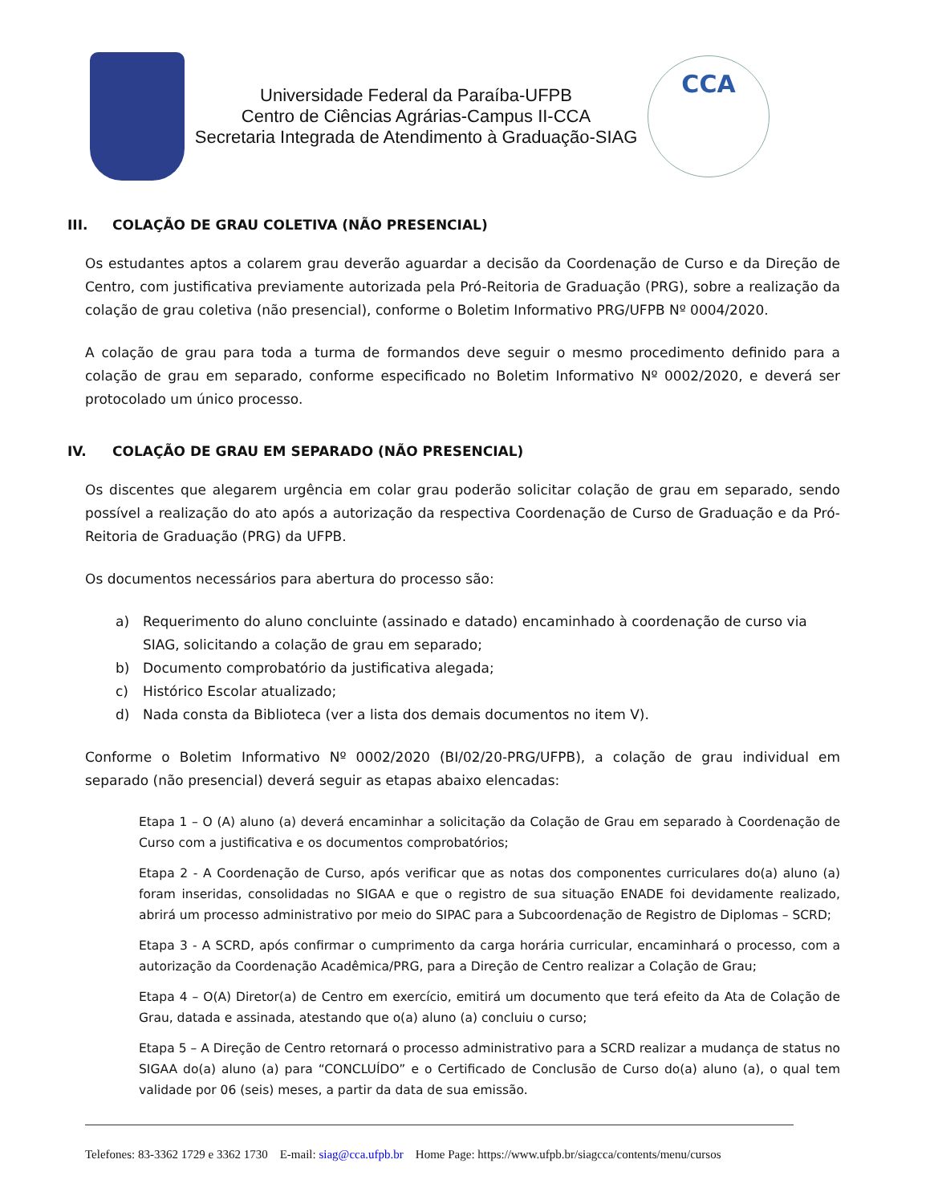Universidade Federal da Paraíba-UFPB
Centro de Ciências Agrárias-Campus II-CCA
Secretaria Integrada de Atendimento à Graduação-SIAG
CCA
III. COLAÇÃO DE GRAU COLETIVA (NÃO PRESENCIAL)
Os estudantes aptos a colarem grau deverão aguardar a decisão da Coordenação de Curso e da Direção de Centro, com justificativa previamente autorizada pela Pró-Reitoria de Graduação (PRG), sobre a realização da colação de grau coletiva (não presencial), conforme o Boletim Informativo PRG/UFPB Nº 0004/2020.
A colação de grau para toda a turma de formandos deve seguir o mesmo procedimento definido para a colação de grau em separado, conforme especificado no Boletim Informativo Nº 0002/2020, e deverá ser protocolado um único processo.
IV. COLAÇÃO DE GRAU EM SEPARADO (NÃO PRESENCIAL)
Os discentes que alegarem urgência em colar grau poderão solicitar colação de grau em separado, sendo possível a realização do ato após a autorização da respectiva Coordenação de Curso de Graduação e da Pró-Reitoria de Graduação (PRG) da UFPB.
Os documentos necessários para abertura do processo são:
a) Requerimento do aluno concluinte (assinado e datado) encaminhado à coordenação de curso via SIAG, solicitando a colação de grau em separado;
b) Documento comprobatório da justificativa alegada;
c) Histórico Escolar atualizado;
d) Nada consta da Biblioteca (ver a lista dos demais documentos no item V).
Conforme o Boletim Informativo Nº 0002/2020 (BI/02/20-PRG/UFPB), a colação de grau individual em separado (não presencial) deverá seguir as etapas abaixo elencadas:
Etapa 1 – O (A) aluno (a) deverá encaminhar a solicitação da Colação de Grau em separado à Coordenação de Curso com a justificativa e os documentos comprobatórios;
Etapa 2 - A Coordenação de Curso, após verificar que as notas dos componentes curriculares do(a) aluno (a) foram inseridas, consolidadas no SIGAA e que o registro de sua situação ENADE foi devidamente realizado, abrirá um processo administrativo por meio do SIPAC para a Subcoordenação de Registro de Diplomas – SCRD;
Etapa 3 - A SCRD, após confirmar o cumprimento da carga horária curricular, encaminhará o processo, com a autorização da Coordenação Acadêmica/PRG, para a Direção de Centro realizar a Colação de Grau;
Etapa 4 – O(A) Diretor(a) de Centro em exercício, emitirá um documento que terá efeito da Ata de Colação de Grau, datada e assinada, atestando que o(a) aluno (a) concluiu o curso;
Etapa 5 – A Direção de Centro retornará o processo administrativo para a SCRD realizar a mudança de status no SIGAA do(a) aluno (a) para “CONCLUÍDO” e o Certificado de Conclusão de Curso do(a) aluno (a), o qual tem validade por 06 (seis) meses, a partir da data de sua emissão.
Telefones: 83-3362 1729 e 3362 1730 E-mail: siag@cca.ufpb.br Home Page: https://www.ufpb.br/siagcca/contents/menu/cursos